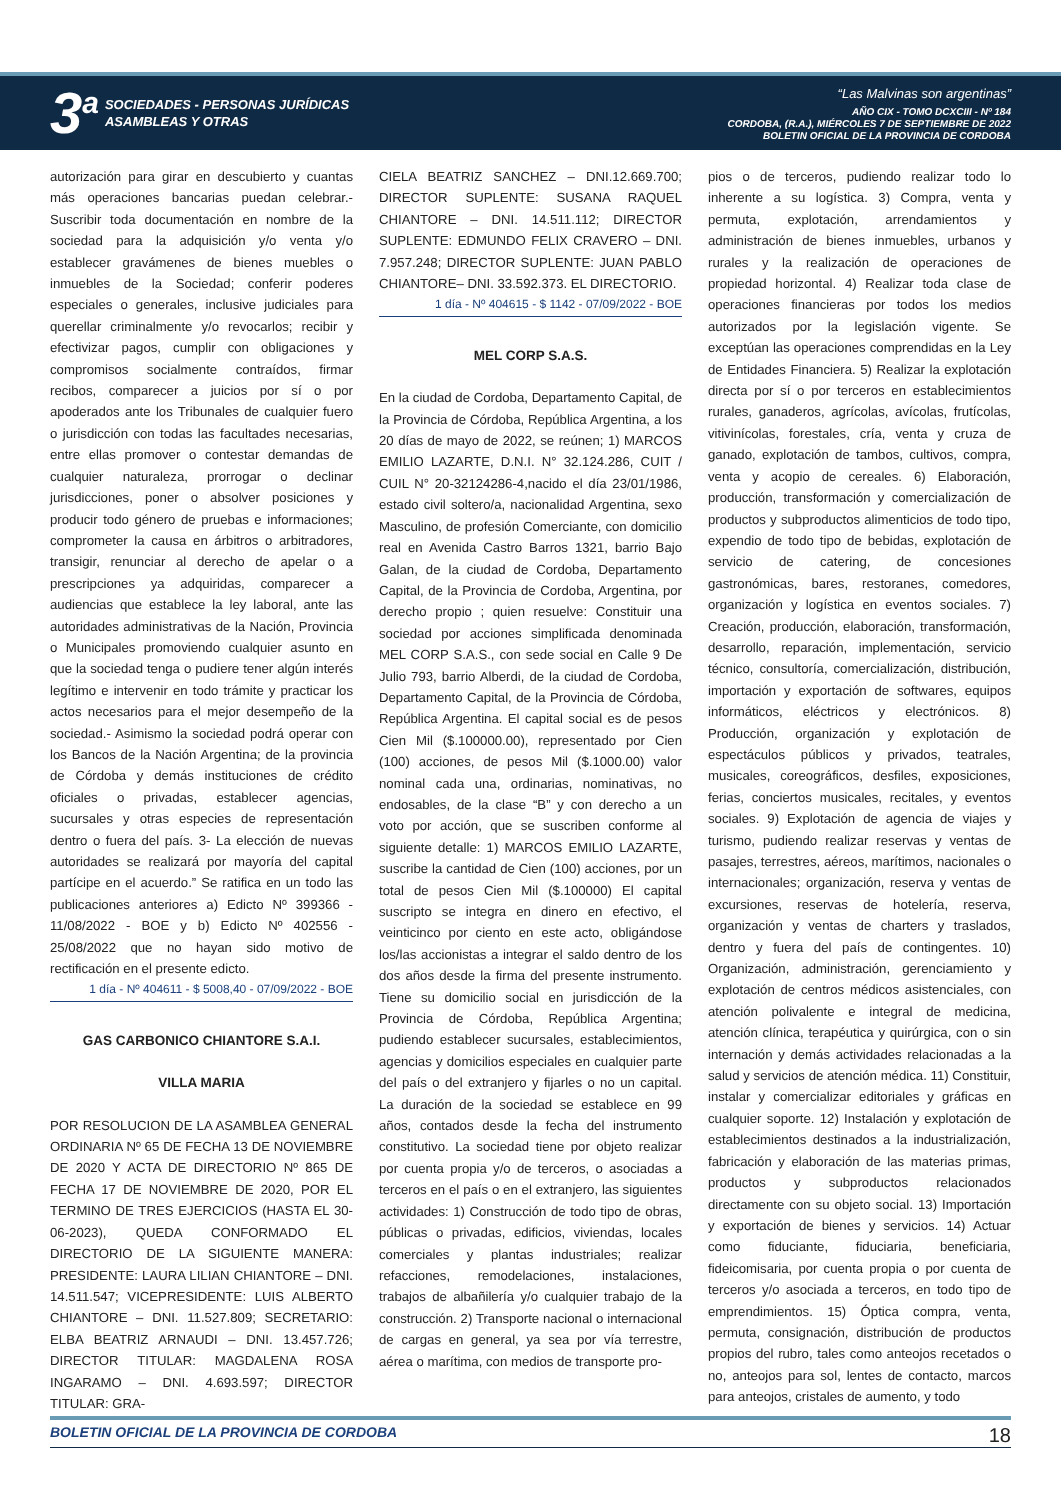3<sup>a</sup>
SOCIEDADES - PERSONAS JURÍDICAS
ASAMBLEAS Y OTRAS
“Las Malvinas son argentinas”
AÑO CIX - TOMO DCXCIII - Nº 184
CORDOBA, (R.A.), MIÉRCOLES 7 DE SEPTIEMBRE DE 2022
BOLETIN OFICIAL DE LA PROVINCIA DE CORDOBA
autorización para girar en descubierto y cuantas más operaciones bancarias puedan celebrar.- Suscribir toda documentación en nombre de la sociedad para la adquisición y/o venta y/o establecer gravámenes de bienes muebles o inmuebles de la Sociedad; conferir poderes especiales o generales, inclusive judiciales para querellar criminalmente y/o revocarlos; recibir y efectivizar pagos, cumplir con obligaciones y compromisos socialmente contraídos, firmar recibos, comparecer a juicios por sí o por apoderados ante los Tribunales de cualquier fuero o jurisdicción con todas las facultades necesarias, entre ellas promover o contestar demandas de cualquier naturaleza, prorrogar o declinar jurisdicciones, poner o absolver posiciones y producir todo género de pruebas e informaciones; comprometer la causa en árbitros o arbitradores, transigir, renunciar al derecho de apelar o a prescripciones ya adquiridas, comparecer a audiencias que establece la ley laboral, ante las autoridades administrativas de la Nación, Provincia o Municipales promoviendo cualquier asunto en que la sociedad tenga o pudiere tener algún interés legítimo e intervenir en todo trámite y practicar los actos necesarios para el mejor desempeño de la sociedad.- Asimismo la sociedad podrá operar con los Bancos de la Nación Argentina; de la provincia de Córdoba y demás instituciones de crédito oficiales o privadas, establecer agencias, sucursales y otras especies de representación dentro o fuera del país. 3- La elección de nuevas autoridades se realizará por mayoría del capital partícipe en el acuerdo.” Se ratifica en un todo las publicaciones anteriores a) Edicto Nº 399366 - 11/08/2022 - BOE y b) Edicto Nº 402556 - 25/08/2022 que no hayan sido motivo de rectificación en el presente edicto.
1 día - Nº 404611 - $ 5008,40 - 07/09/2022 - BOE
GAS CARBONICO CHIANTORE S.A.I.
VILLA MARIA
POR RESOLUCION DE LA ASAMBLEA GENERAL ORDINARIA Nº 65 DE FECHA 13 DE NOVIEMBRE DE 2020 Y ACTA DE DIRECTORIO Nº 865 DE FECHA 17 DE NOVIEMBRE DE 2020, POR EL TERMINO DE TRES EJERCICIOS (HASTA EL 30-06-2023), QUEDA CONFORMADO EL DIRECTORIO DE LA SIGUIENTE MANERA: PRESIDENTE: LAURA LILIAN CHIANTORE – DNI. 14.511.547; VICEPRESIDENTE: LUIS ALBERTO CHIANTORE – DNI. 11.527.809; SECRETARIO: ELBA BEATRIZ ARNAUDI – DNI. 13.457.726; DIRECTOR TITULAR: MAGDALENA ROSA INGARAMO – DNI. 4.693.597; DIRECTOR TITULAR: GRA-
CIELA BEATRIZ SANCHEZ – DNI.12.669.700; DIRECTOR SUPLENTE: SUSANA RAQUEL CHIANTORE – DNI. 14.511.112; DIRECTOR SUPLENTE: EDMUNDO FELIX CRAVERO – DNI. 7.957.248; DIRECTOR SUPLENTE: JUAN PABLO CHIANTORE– DNI. 33.592.373. EL DIRECTORIO.
1 día - Nº 404615 - $ 1142 - 07/09/2022 - BOE
MEL CORP S.A.S.
En la ciudad de Cordoba, Departamento Capital, de la Provincia de Córdoba, República Argentina, a los 20 días de mayo de 2022, se reúnen; 1) MARCOS EMILIO LAZARTE, D.N.I. N° 32.124.286, CUIT / CUIL N° 20-32124286-4,nacido el día 23/01/1986, estado civil soltero/a, nacionalidad Argentina, sexo Masculino, de profesión Comerciante, con domicilio real en Avenida Castro Barros 1321, barrio Bajo Galan, de la ciudad de Cordoba, Departamento Capital, de la Provincia de Cordoba, Argentina, por derecho propio ; quien resuelve: Constituir una sociedad por acciones simplificada denominada MEL CORP S.A.S., con sede social en Calle 9 De Julio 793, barrio Alberdi, de la ciudad de Cordoba, Departamento Capital, de la Provincia de Córdoba, República Argentina. El capital social es de pesos Cien Mil ($.100000.00), representado por Cien (100) acciones, de pesos Mil ($.1000.00) valor nominal cada una, ordinarias, nominativas, no endosables, de la clase “B” y con derecho a un voto por acción, que se suscriben conforme al siguiente detalle: 1) MARCOS EMILIO LAZARTE, suscribe la cantidad de Cien (100) acciones, por un total de pesos Cien Mil ($.100000) El capital suscripto se integra en dinero en efectivo, el veinticinco por ciento en este acto, obligándose los/las accionistas a integrar el saldo dentro de los dos años desde la firma del presente instrumento. Tiene su domicilio social en jurisdicción de la Provincia de Córdoba, República Argentina; pudiendo establecer sucursales, establecimientos, agencias y domicilios especiales en cualquier parte del país o del extranjero y fijarles o no un capital. La duración de la sociedad se establece en 99 años, contados desde la fecha del instrumento constitutivo. La sociedad tiene por objeto realizar por cuenta propia y/o de terceros, o asociadas a terceros en el país o en el extranjero, las siguientes actividades: 1) Construcción de todo tipo de obras, públicas o privadas, edificios, viviendas, locales comerciales y plantas industriales; realizar refacciones, remodelaciones, instalaciones, trabajos de albañilería y/o cualquier trabajo de la construcción. 2) Transporte nacional o internacional de cargas en general, ya sea por vía terrestre, aérea o marítima, con medios de transporte pro-
pios o de terceros, pudiendo realizar todo lo inherente a su logística. 3) Compra, venta y permuta, explotación, arrendamientos y administración de bienes inmuebles, urbanos y rurales y la realización de operaciones de propiedad horizontal. 4) Realizar toda clase de operaciones financieras por todos los medios autorizados por la legislación vigente. Se exceptúan las operaciones comprendidas en la Ley de Entidades Financiera. 5) Realizar la explotación directa por sí o por terceros en establecimientos rurales, ganaderos, agrícolas, avícolas, frutícolas, vitivinícolas, forestales, cría, venta y cruza de ganado, explotación de tambos, cultivos, compra, venta y acopio de cereales. 6) Elaboración, producción, transformación y comercialización de productos y subproductos alimenticios de todo tipo, expendio de todo tipo de bebidas, explotación de servicio de catering, de concesiones gastronómicas, bares, restoranes, comedores, organización y logística en eventos sociales. 7) Creación, producción, elaboración, transformación, desarrollo, reparación, implementación, servicio técnico, consultoría, comercialización, distribución, importación y exportación de softwares, equipos informáticos, eléctricos y electrónicos. 8) Producción, organización y explotación de espectáculos públicos y privados, teatrales, musicales, coreográficos, desfiles, exposiciones, ferias, conciertos musicales, recitales, y eventos sociales. 9) Explotación de agencia de viajes y turismo, pudiendo realizar reservas y ventas de pasajes, terrestres, aéreos, marítimos, nacionales o internacionales; organización, reserva y ventas de excursiones, reservas de hotelería, reserva, organización y ventas de charters y traslados, dentro y fuera del país de contingentes. 10) Organización, administración, gerenciamiento y explotación de centros médicos asistenciales, con atención polivalente e integral de medicina, atención clínica, terapéutica y quirúrgica, con o sin internación y demás actividades relacionadas a la salud y servicios de atención médica. 11) Constituir, instalar y comercializar editoriales y gráficas en cualquier soporte. 12) Instalación y explotación de establecimientos destinados a la industrialización, fabricación y elaboración de las materias primas, productos y subproductos relacionados directamente con su objeto social. 13) Importación y exportación de bienes y servicios. 14) Actuar como fiduciante, fiduciaria, beneficiaria, fideicomisaria, por cuenta propia o por cuenta de terceros y/o asociada a terceros, en todo tipo de emprendimientos. 15) Óptica compra, venta, permuta, consignación, distribución de productos propios del rubro, tales como anteojos recetados o no, anteojos para sol, lentes de contacto, marcos para anteojos, cristales de aumento, y todo
BOLETIN OFICIAL DE LA PROVINCIA DE CORDOBA 18